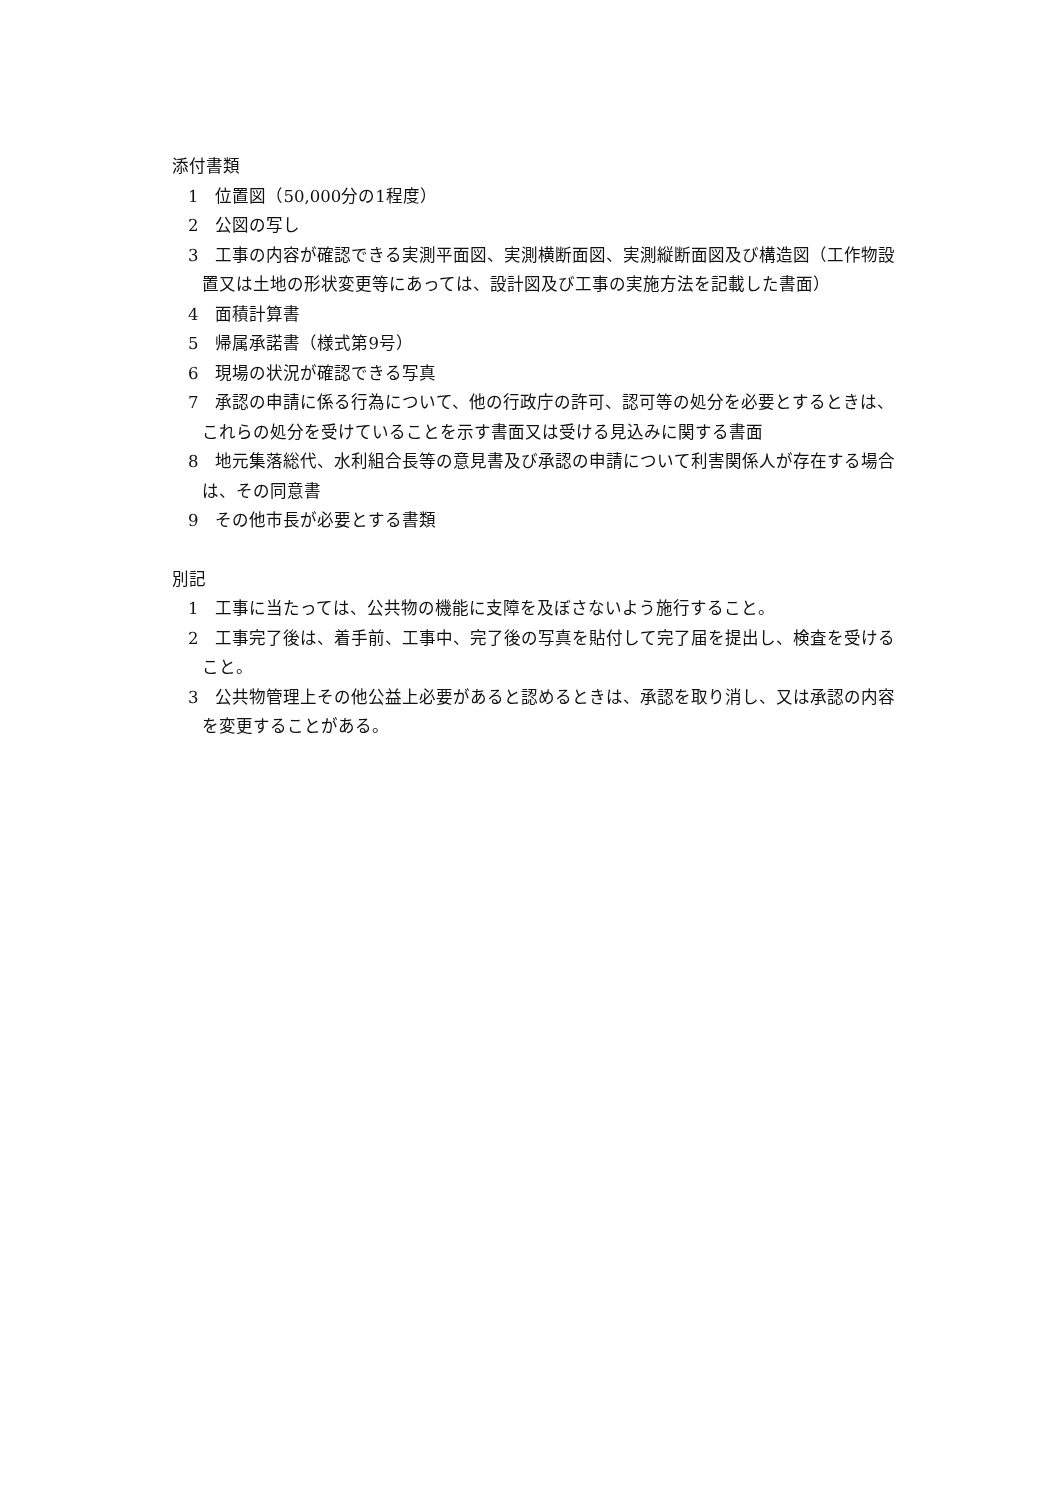添付書類
1　位置図（50,000分の1程度）
2　公図の写し
3　工事の内容が確認できる実測平面図、実測横断面図、実測縦断面図及び構造図（工作物設置又は土地の形状変更等にあっては、設計図及び工事の実施方法を記載した書面）
4　面積計算書
5　帰属承諾書（様式第9号）
6　現場の状況が確認できる写真
7　承認の申請に係る行為について、他の行政庁の許可、認可等の処分を必要とするときは、これらの処分を受けていることを示す書面又は受ける見込みに関する書面
8　地元集落総代、水利組合長等の意見書及び承認の申請について利害関係人が存在する場合は、その同意書
9　その他市長が必要とする書類
別記
1　工事に当たっては、公共物の機能に支障を及ぼさないよう施行すること。
2　工事完了後は、着手前、工事中、完了後の写真を貼付して完了届を提出し、検査を受けること。
3　公共物管理上その他公益上必要があると認めるときは、承認を取り消し、又は承認の内容を変更することがある。